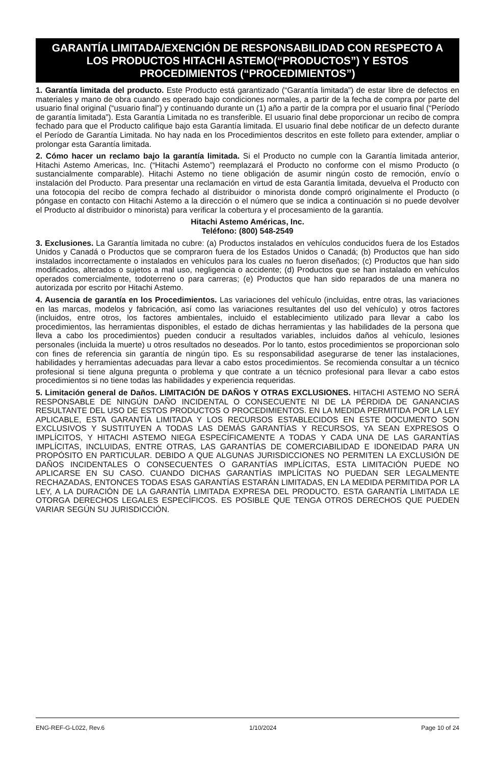GARANTÍA LIMITADA/EXENCIÓN DE RESPONSABILIDAD CON RESPECTO A LOS PRODUCTOS HITACHI ASTEMO(“PRODUCTOS”) Y ESTOS PROCEDIMIENTOS (“PROCEDIMIENTOS”)
1. Garantía limitada del producto. Este Producto está garantizado (“Garantía limitada”) de estar libre de defectos en materiales y mano de obra cuando es operado bajo condiciones normales, a partir de la fecha de compra por parte del usuario final original (“usuario final”) y continuando durante un (1) año a partir de la compra por el usuario final (“Período de garantía limitada”). Esta Garantía Limitada no es transferible. El usuario final debe proporcionar un recibo de compra fechado para que el Producto califique bajo esta Garantía limitada. El usuario final debe notificar de un defecto durante el Período de Garantía Limitada. No hay nada en los Procedimientos descritos en este folleto para extender, ampliar o prolongar esta Garantía limitada.
2. Cómo hacer un reclamo bajo la garantía limitada. Si el Producto no cumple con la Garantía limitada anterior, Hitachi Astemo Americas, Inc. (“Hitachi Astemo”) reemplazará el Producto no conforme con el mismo Producto (o sustancialmente comparable). Hitachi Astemo no tiene obligación de asumir ningún costo de remoción, envío o instalación del Producto. Para presentar una reclamación en virtud de esta Garantía limitada, devuelva el Producto con una fotocopia del recibo de compra fechado al distribuidor o minorista donde compró originalmente el Producto (o póngase en contacto con Hitachi Astemo a la dirección o el número que se indica a continuación si no puede devolver el Producto al distribuidor o minorista) para verificar la cobertura y el procesamiento de la garantía.
Hitachi Astemo Américas, Inc.
Teléfono: (800) 548-2549
3. Exclusiones. La Garantía limitada no cubre: (a) Productos instalados en vehículos conducidos fuera de los Estados Unidos y Canadá o Productos que se compraron fuera de los Estados Unidos o Canadá; (b) Productos que han sido instalados incorrectamente o instalados en vehículos para los cuales no fueron diseñados; (c) Productos que han sido modificados, alterados o sujetos a mal uso, negligencia o accidente; (d) Productos que se han instalado en vehículos operados comercialmente, todoterreno o para carreras; (e) Productos que han sido reparados de una manera no autorizada por escrito por Hitachi Astemo.
4. Ausencia de garantía en los Procedimientos. Las variaciones del vehículo (incluidas, entre otras, las variaciones en las marcas, modelos y fabricación, así como las variaciones resultantes del uso del vehículo) y otros factores (incluidos, entre otros, los factores ambientales, incluido el establecimiento utilizado para llevar a cabo los procedimientos, las herramientas disponibles, el estado de dichas herramientas y las habilidades de la persona que lleva a cabo los procedimientos) pueden conducir a resultados variables, incluidos daños al vehículo, lesiones personales (incluida la muerte) u otros resultados no deseados. Por lo tanto, estos procedimientos se proporcionan solo con fines de referencia sin garantía de ningún tipo. Es su responsabilidad asegurarse de tener las instalaciones, habilidades y herramientas adecuadas para llevar a cabo estos procedimientos. Se recomienda consultar a un técnico profesional si tiene alguna pregunta o problema y que contrate a un técnico profesional para llevar a cabo estos procedimientos si no tiene todas las habilidades y experiencia requeridas.
5. Limitación general de Daños. LIMITACIÓN DE DAÑOS Y OTRAS EXCLUSIONES. HITACHI ASTEMO NO SERÁ RESPONSABLE DE NINGÚN DAÑO INCIDENTAL O CONSECUENTE NI DE LA PÉRDIDA DE GANANCIAS RESULTANTE DEL USO DE ESTOS PRODUCTOS O PROCEDIMIENTOS. EN LA MEDIDA PERMITIDA POR LA LEY APLICABLE, ESTA GARANTÍA LIMITADA Y LOS RECURSOS ESTABLECIDOS EN ESTE DOCUMENTO SON EXCLUSIVOS Y SUSTITUYEN A TODAS LAS DEMÁS GARANTÍAS Y RECURSOS, YA SEAN EXPRESOS O IMPLÍCITOS, Y HITACHI ASTEMO NIEGA ESPECÍFICAMENTE A TODAS Y CADA UNA DE LAS GARANTÍAS IMPLÍCITAS, INCLUIDAS, ENTRE OTRAS, LAS GARANTÍAS DE COMERCIABILIDAD E IDONEIDAD PARA UN PROPÓSITO EN PARTICULAR. DEBIDO A QUE ALGUNAS JURISDICCIONES NO PERMITEN LA EXCLUSIÓN DE DAÑOS INCIDENTALES O CONSECUENTES O GARANTÍAS IMPLÍCITAS, ESTA LIMITACIÓN PUEDE NO APLICARSE EN SU CASO. CUANDO DICHAS GARANTÍAS IMPLÍCITAS NO PUEDAN SER LEGALMENTE RECHAZADAS, ENTONCES TODAS ESAS GARANTÍAS ESTARÁN LIMITADAS, EN LA MEDIDA PERMITIDA POR LA LEY, A LA DURACIÓN DE LA GARANTÍA LIMITADA EXPRESA DEL PRODUCTO. ESTA GARANTÍA LIMITADA LE OTORGA DERECHOS LEGALES ESPECÍFICOS. ES POSIBLE QUE TENGA OTROS DERECHOS QUE PUEDEN VARIAR SEGÚN SU JURISDICCIÓN.
ENG-REF-G-L022, Rev.6 1/10/2024 Page 10 of 24